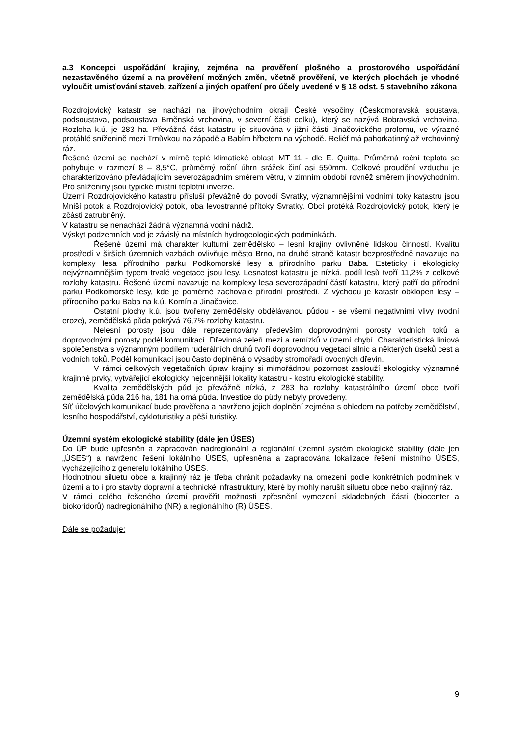a.3 Koncepci uspořádání krajiny, zejména na prověření plošného a prostorového uspořádání nezastavěného území a na prověření možných změn, včetně prověření, ve kterých plochách je vhodné vyloučit umisťování staveb, zařízení a jiných opatření pro účely uvedené v § 18 odst. 5 stavebního zákona
Rozdrojovický katastr se nachází na jihovýchodním okraji České vysočiny (Českomoravská soustava, podsoustava, podsoustava Brněnská vrchovina, v severní části celku), který se nazývá Bobravská vrchovina. Rozloha k.ú. je 283 ha. Převážná část katastru je situována v jižní části Jinačovického prolomu, ve výrazné protáhlé sníženině mezi Trnůvkou na západě a Babím hřbetem na východě. Reliéf má pahorkatinný až vrchovinný ráz.
Řešené území se nachází v mírně teplé klimatické oblasti MT 11 - dle E. Quitta. Průměrná roční teplota se pohybuje v rozmezí 8 – 8,5°C, průměrný roční úhrn srážek činí asi 550mm. Celkové proudění vzduchu je charakterizováno převládajícím severozápadním směrem větru, v zimním období rovněž směrem jihovýchodním. Pro sníženiny jsou typické místní teplotní inverze.
Území Rozdrojovického katastru přísluší převážně do povodí Svratky, významnějšími vodními toky katastru jsou Mniší potok a Rozdrojovický potok, oba levostranné přítoky Svratky. Obcí protéká Rozdrojovický potok, který je zčásti zatrubněný.
V katastru se nenachází žádná významná vodní nádrž.
Výskyt podzemních vod je závislý na místních hydrogeologických podmínkách.
Řešené území má charakter kulturní zemědělsko – lesní krajiny ovlivněné lidskou činností. Kvalitu prostředí v širších územních vazbách ovlivňuje město Brno, na druhé straně katastr bezprostředně navazuje na komplexy lesa přírodního parku Podkomorské lesy a přírodního parku Baba. Esteticky i ekologicky nejvýznamnějším typem trvalé vegetace jsou lesy. Lesnatost katastru je nízká, podíl lesů tvoří 11,2% z celkové rozlohy katastru. Řešené území navazuje na komplexy lesa severozápadní částí katastru, který patří do přírodní parku Podkomorské lesy, kde je poměrně zachovalé přírodní prostředí. Z východu je katastr obklopen lesy – přírodního parku Baba na k.ú. Komín a Jinačovice.
Ostatní plochy k.ú. jsou tvořeny zemědělsky obdělávanou půdou - se všemi negativními vlivy (vodní eroze), zemědělská půda pokrývá 76,7% rozlohy katastru.
Nelesní porosty jsou dále reprezentovány především doprovodnými porosty vodních toků a doprovodnými porosty podél komunikací. Dřevinná zeleň mezí a remízků v území chybí. Charakteristická liniová společenstva s významným podílem ruderálních druhů tvoří doprovodnou vegetaci silnic a některých úseků cest a vodních toků. Podél komunikací jsou často doplněná o výsadby stromořadí ovocných dřevin.
V rámci celkových vegetačních úprav krajiny si mimořádnou pozornost zaslouží ekologicky významné krajinné prvky, vytvářející ekologicky nejcennější lokality katastru - kostru ekologické stability.
Kvalita zemědělských půd je převážně nízká, z 283 ha rozlohy katastrálního území obce tvoří zemědělská půda 216 ha, 181 ha orná půda. Investice do půdy nebyly provedeny.
Síť účelových komunikací bude prověřena a navrženo jejich doplnění zejména s ohledem na potřeby zemědělství, lesního hospodářství, cykloturistiky a pěší turistiky.
Územní systém ekologické stability (dále jen ÚSES)
Do ÚP bude upřesněn a zapracován nadregionální a regionální územní systém ekologické stability (dále jen „ÚSES“) a navrženo řešení lokálního ÚSES, upřesněna a zapracována lokalizace řešení místního ÚSES, vycházejícího z generelu lokálního ÚSES.
Hodnotnou siluetu obce a krajinný ráz je třeba chránit požadavky na omezení podle konkrétních podmínek v území a to i pro stavby dopravní a technické infrastruktury, které by mohly narušit siluetu obce nebo krajinný ráz.
V rámci celého řešeného území prověřit možnosti zpřesnění vymezení skladebných částí (biocenter a biokoridorů) nadregionálního (NR) a regionálního (R) ÚSES.
Dále se požaduje:
9